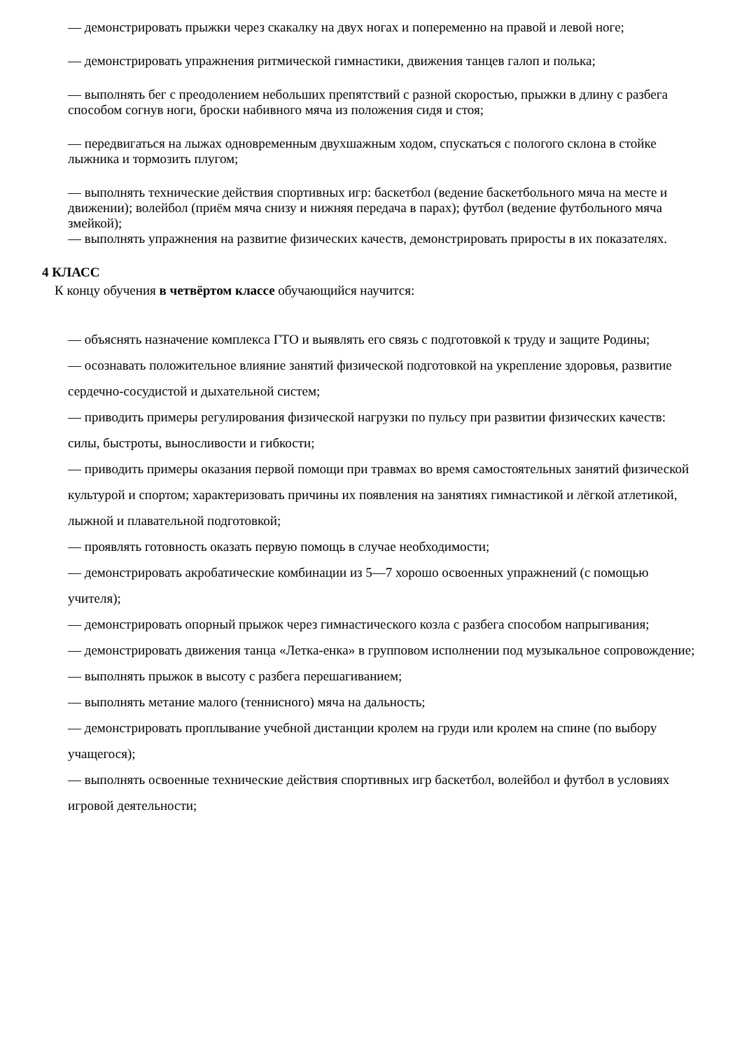— демонстрировать прыжки через скакалку на двух ногах и попеременно на правой и левой ноге;
— демонстрировать упражнения ритмической гимнастики, движения танцев галоп и полька;
— выполнять бег с преодолением небольших препятствий с разной скоростью, прыжки в длину с разбега способом согнув ноги, броски набивного мяча из положения сидя и стоя;
— передвигаться на лыжах одновременным двухшажным ходом, спускаться с пологого склона в стойке лыжника и тормозить плугом;
— выполнять технические действия спортивных игр: баскетбол (ведение баскетбольного мяча на месте и движении); волейбол (приём мяча снизу и нижняя передача в парах); футбол (ведение футбольного мяча змейкой);
— выполнять упражнения на развитие физических качеств, демонстрировать приросты в их показателях.
4 КЛАСС
К концу обучения в четвёртом классе обучающийся научится:
— объяснять назначение комплекса ГТО и выявлять его связь с подготовкой к труду и защите Родины;
— осознавать положительное влияние занятий физической подготовкой на укрепление здоровья, развитие сердечно-сосудистой и дыхательной систем;
— приводить примеры регулирования физической нагрузки по пульсу при развитии физических качеств: силы, быстроты, выносливости и гибкости;
— приводить примеры оказания первой помощи при травмах во время самостоятельных занятий физической культурой и спортом; характеризовать причины их появления на занятиях гимнастикой и лёгкой атлетикой, лыжной и плавательной подготовкой;
— проявлять готовность оказать первую помощь в случае необходимости;
— демонстрировать акробатические комбинации из 5—7 хорошо освоенных упражнений (с помощью учителя);
— демонстрировать опорный прыжок через гимнастического козла с разбега способом напрыгивания;
— демонстрировать движения танца «Летка-енка» в групповом исполнении под музыкальное сопровождение;
— выполнять прыжок в высоту с разбега перешагиванием;
— выполнять метание малого (теннисного) мяча на дальность;
— демонстрировать проплывание учебной дистанции кролем на груди или кролем на спине (по выбору учащегося);
— выполнять освоенные технические действия спортивных игр баскетбол, волейбол и футбол в условиях игровой деятельности;